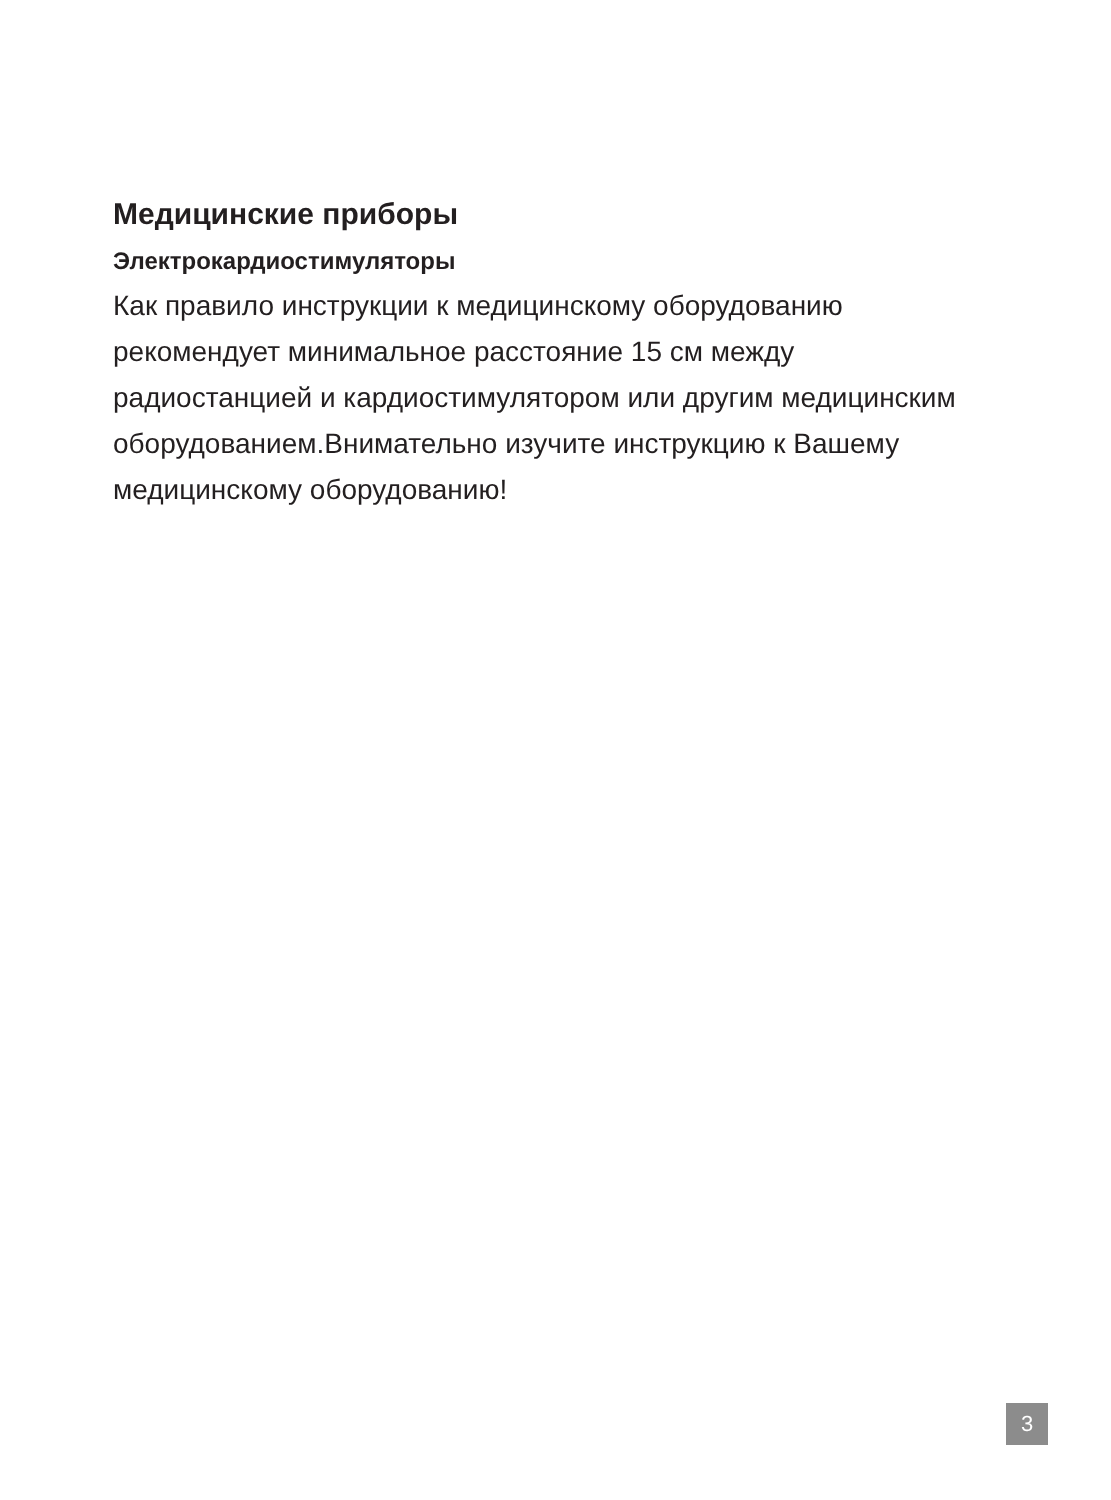Медицинские приборы
Электрокардиостимуляторы
Как правило инструкции к медицинскому оборудованию рекомендует минимальное расстояние 15 см между радиостанцией и кардиостимулятором или другим медицинским оборудованием.Внимательно изучите инструкцию к Вашему медицинскому оборудованию!
3